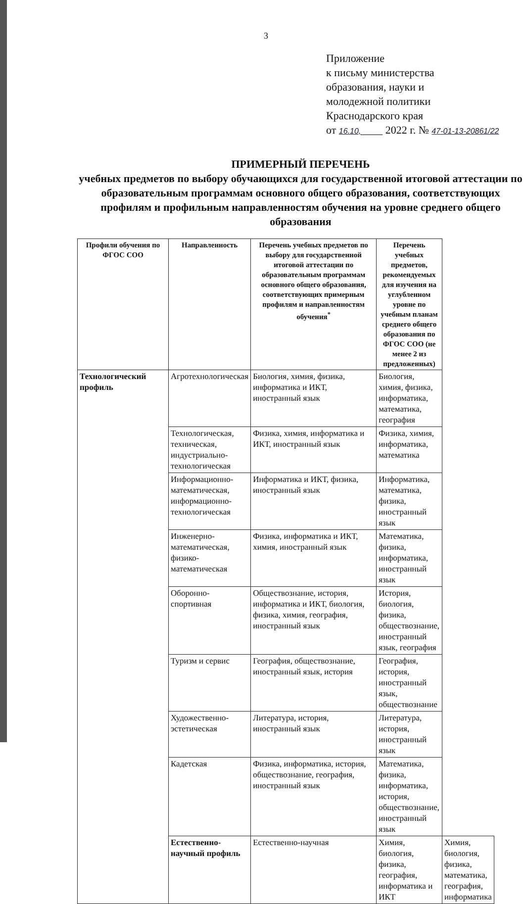3
Приложение
к письму министерства
образования, науки и
молодежной политики
Краснодарского края
от 16.10,____ 2022 г. № 47-01-13-20861/22
ПРИМЕРНЫЙ ПЕРЕЧЕНЬ
учебных предметов по выбору обучающихся для государственной итоговой аттестации по образовательным программам основного общего образования, соответствующих профилям и профильным направленностям обучения на уровне среднего общего образования
| Профили обучения по ФГОС СОО | Направленность | Перечень учебных предметов по выбору для государственной итоговой аттестации по образовательным программам основного общего образования, соответствующих примерным профилям и направленностям обучения<sup>*</sup> | Перечень учебных предметов, рекомендуемых для изучения на углубленном уровне по учебным планам среднего общего образования по ФГОС СОО (не менее 2 из предложенных) | |
| --- | --- | --- | --- | --- |
| Технологический профиль | Агротехнологическая | Биология, химия, физика, информатика и ИКТ, иностранный язык | Биология, химия, физика, информатика, математика, география | |
| | Технологическая, техническая, индустриально-технологическая | Физика, химия, информатика и ИКТ, иностранный язык | Физика, химия, информатика, математика | |
| | Информационно-математическая, информационно-технологическая | Информатика и ИКТ, физика, иностранный язык | Информатика, математика, физика, иностранный язык | |
| | Инженерно-математическая, физико-математическая | Физика, информатика и ИКТ, химия, иностранный язык | Математика, физика, информатика, иностранный язык | |
| | Оборонно-спортивная | Обществознание, история, информатика и ИКТ, биология, физика, химия, география, иностранный язык | История, биология, физика, обществознание, иностранный язык, география | |
| | Туризм и сервис | География, обществознание, иностранный язык, история | География, история, иностранный язык, обществознание | |
| | Художественно-эстетическая | Литература, история, иностранный язык | Литература, история, иностранный язык | |
| | Кадетская | Физика, информатика, история, обществознание, география, иностранный язык | Математика, физика, информатика, история, обществознание, иностранный язык | |
| | Естественно-научный профиль | Естественно-научная | Химия, биология, физика, география, информатика и ИКТ | Химия, биология, физика, математика, география, информатика |